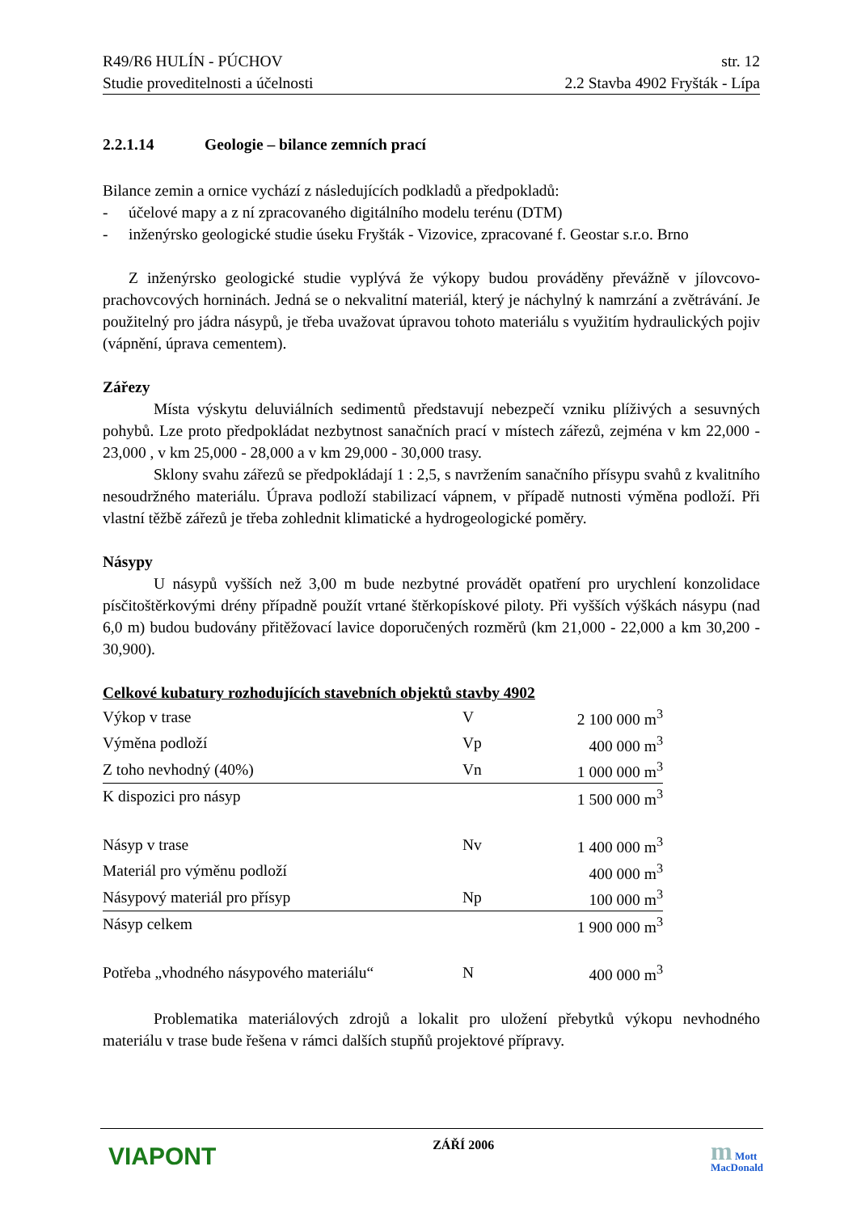R49/R6 HULÍN - PÚCHOV str. 12
Studie proveditelnosti a účelnosti 2.2 Stavba 4902 Fryšták - Lípa
2.2.1.14 Geologie – bilance zemních prací
Bilance zemin a ornice vychází z následujících podkladů a předpokladů:
- účelové mapy a z ní zpracovaného digitálního modelu terénu (DTM)
- inženýrsko geologické studie úseku Fryšták - Vizovice, zpracované f. Geostar s.r.o. Brno
Z inženýrsko geologické studie vyplývá že výkopy budou prováděny převážně v jílovcovo-prachovcových horninách. Jedná se o nekvalitní materiál, který je náchylný k namrzání a zvětrávání. Je použitelný pro jádra násypů, je třeba uvažovat úpravou tohoto materiálu s využitím hydraulických pojiv (vápnění, úprava cementem).
Zářezy
Místa výskytu deluviálních sedimentů představují nebezpečí vzniku plíživých a sesuvných pohybů. Lze proto předpokládat nezbytnost sanačních prací v místech zářezů, zejména v km 22,000 - 23,000 , v km 25,000 - 28,000 a v km 29,000 - 30,000 trasy.
Sklony svahu zářezů se předpokládají 1 : 2,5, s navržením sanačního přísypu svahů z kvalitního nesoudržného materiálu. Úprava podloží stabilizací vápnem, v případě nutnosti výměna podloží. Při vlastní těžbě zářezů je třeba zohlednit klimatické a hydrogeologické poměry.
Násypy
U násypů vyšších než 3,00 m bude nezbytné provádět opatření pro urychlení konzolidace písčitoštěrkovými drény případně použít vrtané štěrkopískové piloty. Při vyšších výškách násypu (nad 6,0 m) budou budovány přitěžovací lavice doporučených rozměrů (km 21,000 - 22,000 a km 30,200 - 30,900).
Celkové kubatury rozhodujících stavebních objektů stavby 4902
| Výkop v trase | V | 2 100 000 m<sup>3</sup> |
| Výměna podloží | Vp | 400 000 m<sup>3</sup> |
| Z toho nevhodný (40%) | Vn | 1 000 000 m<sup>3</sup> |
| K dispozici pro násyp | | 1 500 000 m<sup>3</sup> |
| Násyp v trase | Nv | 1 400 000 m<sup>3</sup> |
| Materiál pro výměnu podloží | | 400 000 m<sup>3</sup> |
| Násypový materiál pro přísyp | Np | 100 000 m<sup>3</sup> |
| Násyp celkem | | 1 900 000 m<sup>3</sup> |
| Potřeba „vhodného násypového materiálu“ | N | 400 000 m<sup>3</sup> |
Problematika materiálových zdrojů a lokalit pro uložení přebytků výkopu nevhodného materiálu v trase bude řešena v rámci dalších stupňů projektové přípravy.
VIAPONT ZÁŘÍ 2006 m Mott
MacDonald